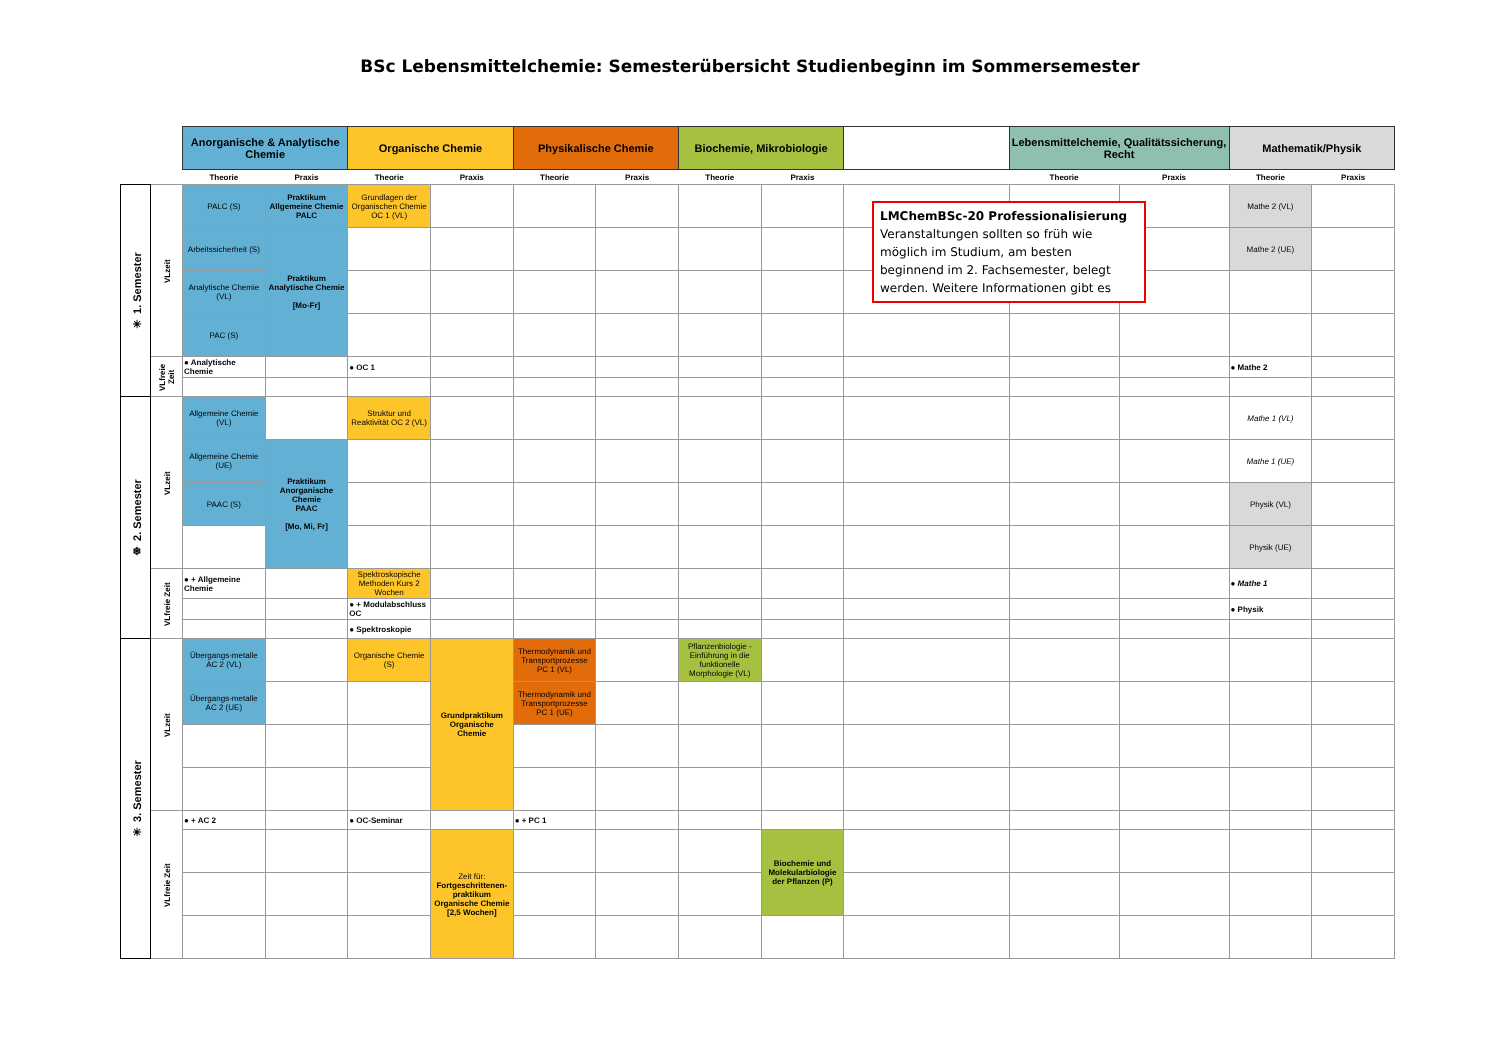BSc Lebensmittelchemie: Semesterübersicht Studienbeginn im Sommersemester
| | | Anorganische & Analytische Chemie | | Organische Chemie | | Physikalische Chemie | | Biochemie, Mikrobiologie | | | Lebensmittelchemie, Qualitätssicherung, Recht | | Mathematik/Physik | |
| --- | --- | --- | --- | --- | --- | --- | --- | --- | --- | --- | --- | --- | --- | --- |
| | | Theorie | Praxis | Theorie | Praxis | Theorie | Praxis | Theorie | Praxis | | Theorie | Praxis | Theorie | Praxis |
| ☀ 1. Semester | VLzeit | PALC (S) | Praktikum Allgemeine Chemie PALC | Grundlagen der Organischen Chemie OC 1 (VL) | | | | | | | | | Mathe 2 (VL) | |
| | | Arbeitssicherheit (S) | Praktikum Analytische Chemie [Mo-Fr] | | | | | | | | | | Mathe 2 (UE) | |
| | | Analytische Chemie (VL) | | | | | | | | | | | | |
| | | PAC (S) | | | | | | | | | | | | |
| | VLfreie Zeit | ● Analytische Chemie | | ● OC 1 | | | | | | | | | ● Mathe 2 | |
| ❄ 2. Semester | VLzeit | Allgemeine Chemie (VL) | | Struktur und Reaktivität OC 2 (VL) | | | | | | | | | Mathe 1 (VL) | |
| | | Allgemeine Chemie (UE) | Praktikum Anorganische Chemie PAAC [Mo, Mi, Fr] | | | | | | | | | | Mathe 1 (UE) | |
| | | PAAC (S) | | | | | | | | | | | Physik (VL) | |
| | | | | | | | | | | | | | Physik (UE) | |
| | VLfreie Zeit | ● + Allgemeine Chemie | | Spektroskopische Methoden Kurs 2 Wochen | | | | | | | | | ● Mathe 1 | |
| | | | | ● + Modulabschluss OC | | | | | | | | | ● Physik | |
| | | | | ● Spektroskopie | | | | | | | | | | |
| ☀ 3. Semester | VLzeit | Übergangs-metalle AC 2 (VL) | | Organische Chemie (S) | Grundpraktikum Organische Chemie | Thermodynamik und Transportprozesse PC 1 (VL) | | Pflanzenbiologie - Einführung in die funktionelle Morphologie (VL) | | | | | | |
| | | Übergangs-metalle AC 2 (UE) | | | | Thermodynamik und Transportprozesse PC 1 (UE) | | | | | | | | |
| | VLfreie Zeit | ● + AC 2 | | ● OC-Seminar | | ● + PC 1 | | | | | | | | |
| | | | | | Zeit für: Fortgeschrittenen-praktikum Organische Chemie [2,5 Wochen] | | | | Biochemie und Molekularbiologie der Pflanzen (P) | | | | | |
LMChemBSc-20 Professionalisierung
Veranstaltungen sollten so früh wie möglich im Studium, am besten beginnend im 2. Fachsemester, belegt werden. Weitere Informationen gibt es